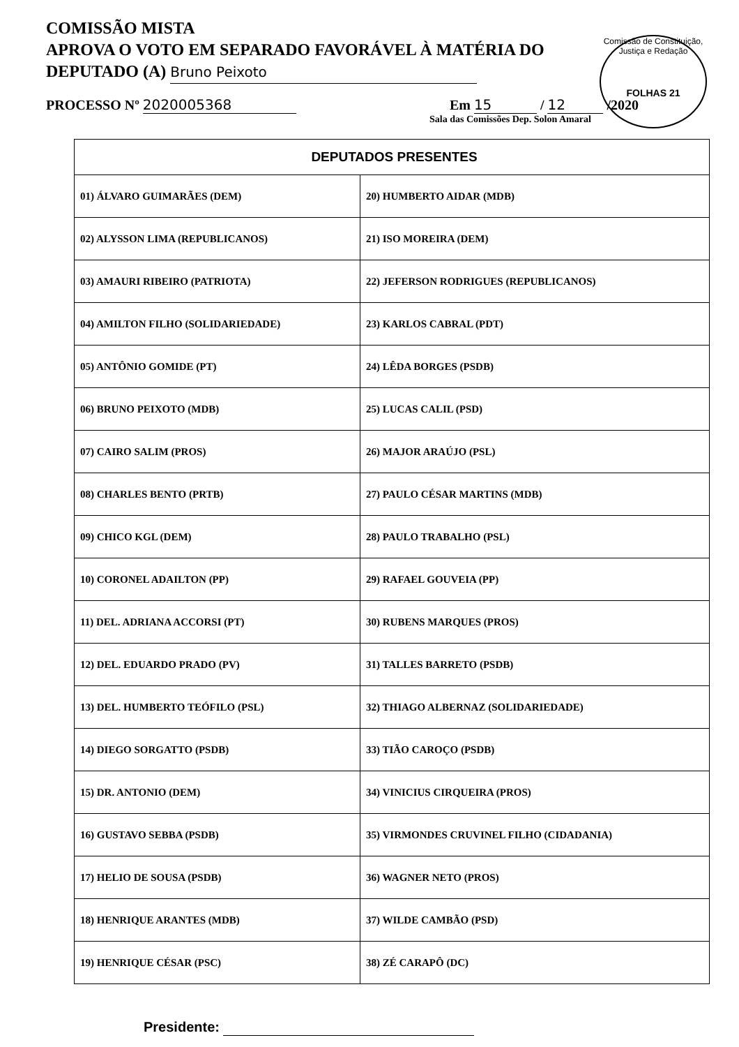Comissão de Constituição, Justiça e Redação
FOLHAS 21
COMISSÃO MISTA
APROVA O VOTO EM SEPARADO FAVORÁVEL À MATÉRIA DO
DEPUTADO (A) Bruno Peixoto
PROCESSO Nº 2020005368 Em 15 / 12 /2020
Sala das Comissões Dep. Solon Amaral
| DEPUTADOS PRESENTES | |
| --- | --- |
| 01) ÁLVARO GUIMARÃES (DEM) | 20) HUMBERTO AIDAR (MDB) |
| 02) ALYSSON LIMA (REPUBLICANOS) | 21) ISO MOREIRA (DEM) |
| 03) AMAURI RIBEIRO (PATRIOTA) | 22) JEFERSON RODRIGUES (REPUBLICANOS) |
| 04) AMILTON FILHO (SOLIDARIEDADE) | 23) KARLOS CABRAL (PDT) |
| 05) ANTÔNIO GOMIDE (PT) | 24) LÊDA BORGES (PSDB) |
| 06) BRUNO PEIXOTO (MDB) | 25) LUCAS CALIL (PSD) |
| 07) CAIRO SALIM (PROS) | 26) MAJOR ARAÚJO (PSL) |
| 08) CHARLES BENTO (PRTB) | 27) PAULO CÉSAR MARTINS (MDB) |
| 09) CHICO KGL (DEM) | 28) PAULO TRABALHO (PSL) |
| 10) CORONEL ADAILTON (PP) | 29) RAFAEL GOUVEIA (PP) |
| 11) DEL. ADRIANA ACCORSI (PT) | 30) RUBENS MARQUES (PROS) |
| 12) DEL. EDUARDO PRADO (PV) | 31) TALLES BARRETO (PSDB) |
| 13) DEL. HUMBERTO TEÓFILO (PSL) | 32) THIAGO ALBERNAZ (SOLIDARIEDADE) |
| 14) DIEGO SORGATTO (PSDB) | 33) TIÃO CAROÇO (PSDB) |
| 15) DR. ANTONIO (DEM) | 34) VINICIUS CIRQUEIRA (PROS) |
| 16) GUSTAVO SEBBA (PSDB) | 35) VIRMONDES CRUVINEL FILHO (CIDADANIA) |
| 17) HELIO DE SOUSA (PSDB) | 36) WAGNER NETO (PROS) |
| 18) HENRIQUE ARANTES (MDB) | 37) WILDE CAMBÃO (PSD) |
| 19) HENRIQUE CÉSAR (PSC) | 38) ZÉ CARAPÔ (DC) |
Presidente: